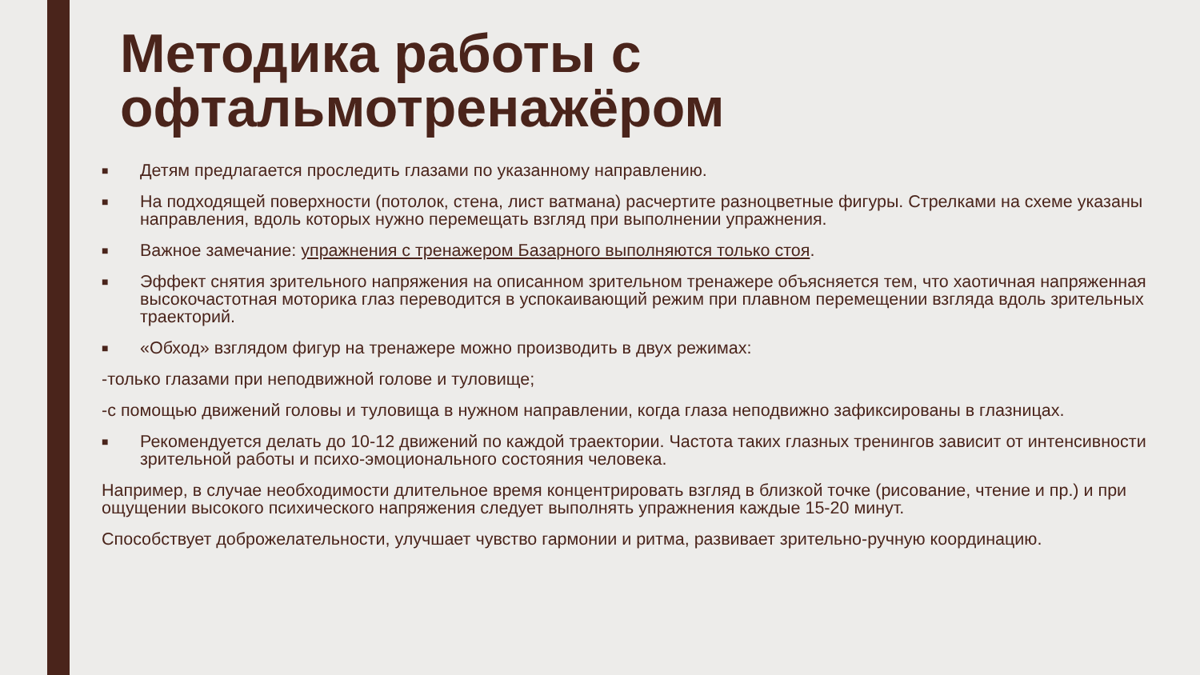Методика работы с
офтальмотренажёром
■ Детям предлагается проследить глазами по указанному направлению.
■ На подходящей поверхности (потолок, стена, лист ватмана) расчертите разноцветные фигуры. Стрелками на схеме указаны направления, вдоль которых нужно перемещать взгляд при выполнении упражнения.
■ Важное замечание: упражнения с тренажером Базарного выполняются только стоя.
■ Эффект снятия зрительного напряжения на описанном зрительном тренажере объясняется тем, что хаотичная напряженная высокочастотная моторика глаз переводится в успокаивающий режим при плавном перемещении взгляда вдоль зрительных траекторий.
■ «Обход» взглядом фигур на тренажере можно производить в двух режимах:
-только глазами при неподвижной голове и туловище;
-с помощью движений головы и туловища в нужном направлении, когда глаза неподвижно зафиксированы в глазницах.
■ Рекомендуется делать до 10-12 движений по каждой траектории. Частота таких глазных тренингов зависит от интенсивности зрительной работы и психо-эмоционального состояния человека.
Например, в случае необходимости длительное время концентрировать взгляд в близкой точке (рисование, чтение и пр.) и при ощущении высокого психического напряжения следует выполнять упражнения каждые 15-20 минут.
Способствует доброжелательности, улучшает чувство гармонии и ритма, развивает зрительно-ручную координацию.